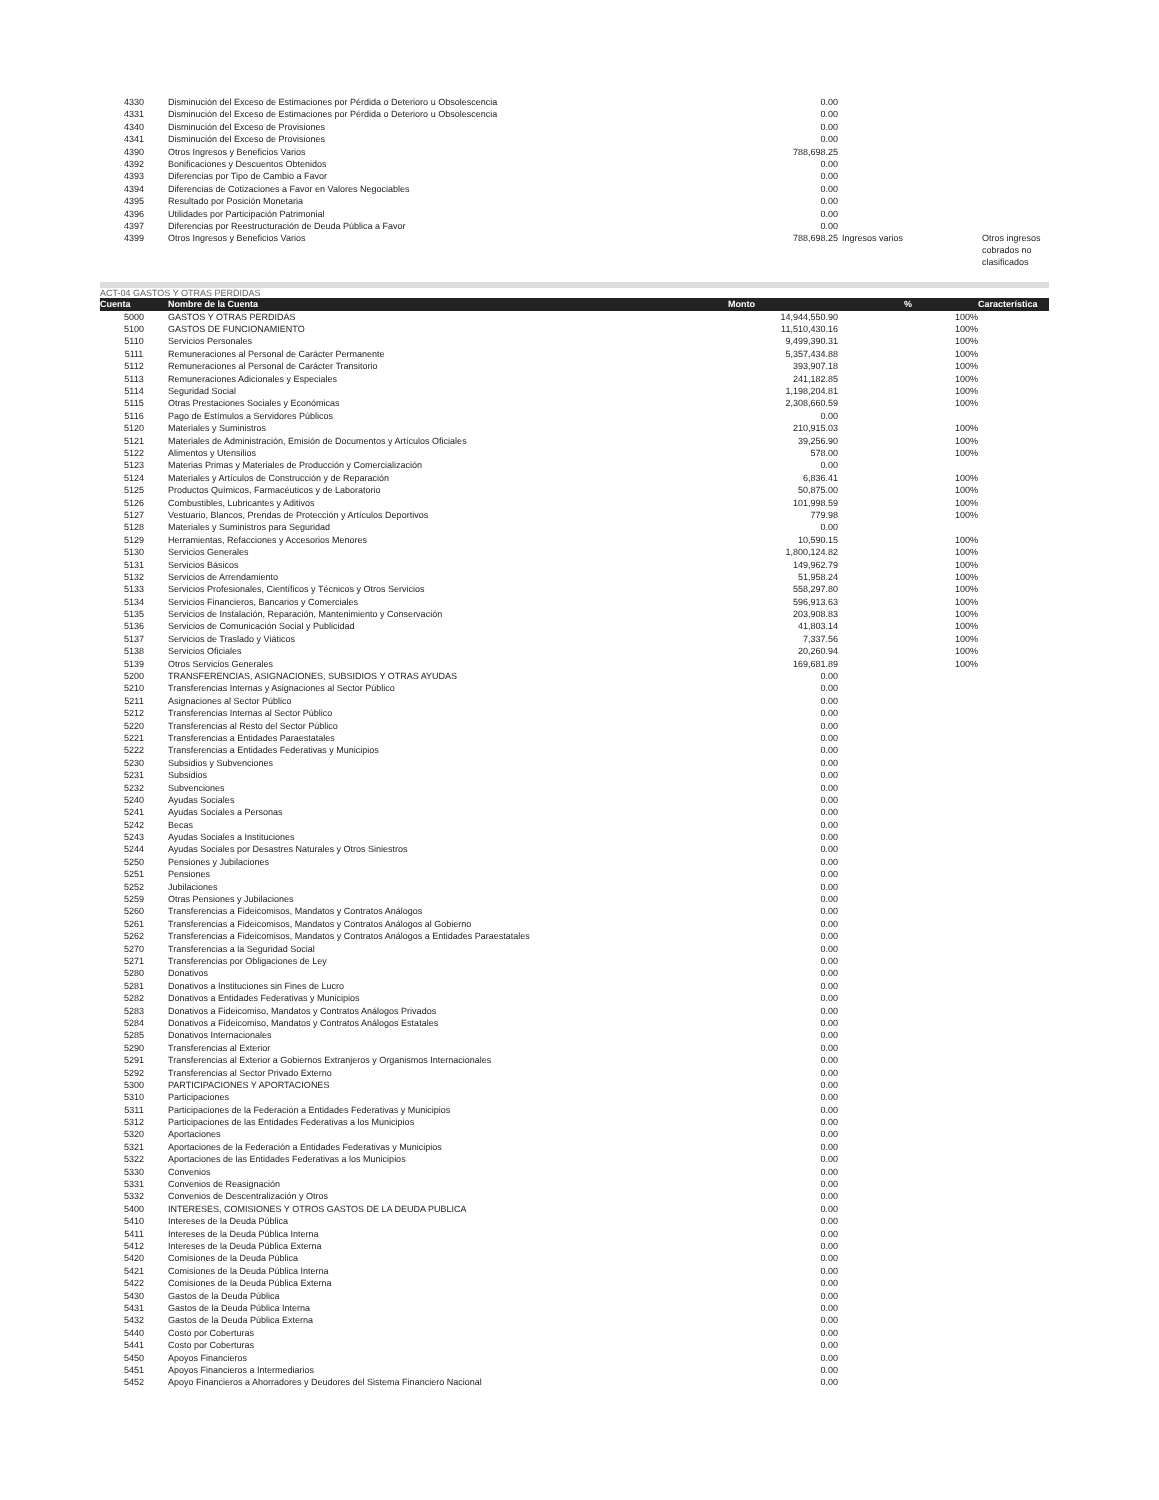| 4330 | Disminución del Exceso de Estimaciones por Pérdida o Deterioro u Obsolescencia | 0.00 | | |
| 4331 | Disminución del Exceso de Estimaciones por Pérdida o Deterioro u Obsolescencia | 0.00 | | |
| 4340 | Disminución del Exceso de Provisiones | 0.00 | | |
| 4341 | Disminución del Exceso de Provisiones | 0.00 | | |
| 4390 | Otros Ingresos y Beneficios Varios | 788,698.25 | | |
| 4392 | Bonificaciones y Descuentos Obtenidos | 0.00 | | |
| 4393 | Diferencias por Tipo de Cambio a Favor | 0.00 | | |
| 4394 | Diferencias de Cotizaciones a Favor en Valores Negociables | 0.00 | | |
| 4395 | Resultado por Posición Monetaria | 0.00 | | |
| 4396 | Utilidades por Participación Patrimonial | 0.00 | | |
| 4397 | Diferencias por Reestructuración de Deuda Pública a Favor | 0.00 | | |
| 4399 | Otros Ingresos y Beneficios Varios | 788,698.25 | Ingresos varios | Otros ingresos cobrados no clasificados |
ACT-04 GASTOS Y OTRAS PERDIDAS
| Cuenta | Nombre de la Cuenta | Monto | % | Característica |
| --- | --- | --- | --- | --- |
| 5000 | GASTOS Y OTRAS PERDIDAS | 14,944,550.90 | 100% | |
| 5100 | GASTOS DE FUNCIONAMIENTO | 11,510,430.16 | 100% | |
| 5110 | Servicios Personales | 9,499,390.31 | 100% | |
| 5111 | Remuneraciones al Personal de Carácter Permanente | 5,357,434.88 | 100% | |
| 5112 | Remuneraciones al Personal de Carácter Transitorio | 393,907.18 | 100% | |
| 5113 | Remuneraciones Adicionales y Especiales | 241,182.85 | 100% | |
| 5114 | Seguridad Social | 1,198,204.81 | 100% | |
| 5115 | Otras Prestaciones Sociales y Económicas | 2,308,660.59 | 100% | |
| 5116 | Pago de Estímulos a Servidores Públicos | 0.00 | | |
| 5120 | Materiales y Suministros | 210,915.03 | 100% | |
| 5121 | Materiales de Administración, Emisión de Documentos y Artículos Oficiales | 39,256.90 | 100% | |
| 5122 | Alimentos y Utensilios | 578.00 | 100% | |
| 5123 | Materias Primas y Materiales de Producción y Comercialización | 0.00 | | |
| 5124 | Materiales y Artículos de Construcción y de Reparación | 6,836.41 | 100% | |
| 5125 | Productos Químicos, Farmacéuticos y de Laboratorio | 50,875.00 | 100% | |
| 5126 | Combustibles, Lubricantes y Aditivos | 101,998.59 | 100% | |
| 5127 | Vestuario, Blancos, Prendas de Protección y Artículos Deportivos | 779.98 | 100% | |
| 5128 | Materiales y Suministros para Seguridad | 0.00 | | |
| 5129 | Herramientas, Refacciones y Accesorios Menores | 10,590.15 | 100% | |
| 5130 | Servicios Generales | 1,800,124.82 | 100% | |
| 5131 | Servicios Básicos | 149,962.79 | 100% | |
| 5132 | Servicios de Arrendamiento | 51,958.24 | 100% | |
| 5133 | Servicios Profesionales, Científicos y Técnicos y Otros Servicios | 558,297.80 | 100% | |
| 5134 | Servicios Financieros, Bancarios y Comerciales | 596,913.63 | 100% | |
| 5135 | Servicios de Instalación, Reparación, Mantenimiento y Conservación | 203,908.83 | 100% | |
| 5136 | Servicios de Comunicación Social y Publicidad | 41,803.14 | 100% | |
| 5137 | Servicios de Traslado y Viáticos | 7,337.56 | 100% | |
| 5138 | Servicios Oficiales | 20,260.94 | 100% | |
| 5139 | Otros Servicios Generales | 169,681.89 | 100% | |
| 5200 | TRANSFERENCIAS, ASIGNACIONES, SUBSIDIOS Y OTRAS AYUDAS | 0.00 | | |
| 5210 | Transferencias Internas y Asignaciones al Sector Público | 0.00 | | |
| 5211 | Asignaciones al Sector Público | 0.00 | | |
| 5212 | Transferencias Internas al Sector Público | 0.00 | | |
| 5220 | Transferencias al Resto del Sector Público | 0.00 | | |
| 5221 | Transferencias a Entidades Paraestatales | 0.00 | | |
| 5222 | Transferencias a Entidades Federativas y Municipios | 0.00 | | |
| 5230 | Subsidios y Subvenciones | 0.00 | | |
| 5231 | Subsidios | 0.00 | | |
| 5232 | Subvenciones | 0.00 | | |
| 5240 | Ayudas Sociales | 0.00 | | |
| 5241 | Ayudas Sociales a Personas | 0.00 | | |
| 5242 | Becas | 0.00 | | |
| 5243 | Ayudas Sociales a Instituciones | 0.00 | | |
| 5244 | Ayudas Sociales por Desastres Naturales y Otros Siniestros | 0.00 | | |
| 5250 | Pensiones y Jubilaciones | 0.00 | | |
| 5251 | Pensiones | 0.00 | | |
| 5252 | Jubilaciones | 0.00 | | |
| 5259 | Otras Pensiones y Jubilaciones | 0.00 | | |
| 5260 | Transferencias a Fideicomisos, Mandatos y Contratos Análogos | 0.00 | | |
| 5261 | Transferencias a Fideicomisos, Mandatos y Contratos Análogos al Gobierno | 0.00 | | |
| 5262 | Transferencias a Fideicomisos, Mandatos y Contratos Análogos a Entidades Paraestatales | 0.00 | | |
| 5270 | Transferencias a la Seguridad Social | 0.00 | | |
| 5271 | Transferencias por Obligaciones de Ley | 0.00 | | |
| 5280 | Donativos | 0.00 | | |
| 5281 | Donativos a Instituciones sin Fines de Lucro | 0.00 | | |
| 5282 | Donativos a Entidades Federativas y Municipios | 0.00 | | |
| 5283 | Donativos a Fideicomiso, Mandatos y Contratos Análogos Privados | 0.00 | | |
| 5284 | Donativos a Fideicomiso, Mandatos y Contratos Análogos Estatales | 0.00 | | |
| 5285 | Donativos Internacionales | 0.00 | | |
| 5290 | Transferencias al Exterior | 0.00 | | |
| 5291 | Transferencias al Exterior a Gobiernos Extranjeros y Organismos Internacionales | 0.00 | | |
| 5292 | Transferencias al Sector Privado Externo | 0.00 | | |
| 5300 | PARTICIPACIONES Y APORTACIONES | 0.00 | | |
| 5310 | Participaciones | 0.00 | | |
| 5311 | Participaciones de la Federación a Entidades Federativas y Municipios | 0.00 | | |
| 5312 | Participaciones de las Entidades Federativas a los Municipios | 0.00 | | |
| 5320 | Aportaciones | 0.00 | | |
| 5321 | Aportaciones de la Federación a Entidades Federativas y Municipios | 0.00 | | |
| 5322 | Aportaciones de las Entidades Federativas a los Municipios | 0.00 | | |
| 5330 | Convenios | 0.00 | | |
| 5331 | Convenios de Reasignación | 0.00 | | |
| 5332 | Convenios de Descentralización y Otros | 0.00 | | |
| 5400 | INTERESES, COMISIONES Y OTROS GASTOS DE LA DEUDA PUBLICA | 0.00 | | |
| 5410 | Intereses de la Deuda Pública | 0.00 | | |
| 5411 | Intereses de la Deuda Pública Interna | 0.00 | | |
| 5412 | Intereses de la Deuda Pública Externa | 0.00 | | |
| 5420 | Comisiones de la Deuda Pública | 0.00 | | |
| 5421 | Comisiones de la Deuda Pública Interna | 0.00 | | |
| 5422 | Comisiones de la Deuda Pública Externa | 0.00 | | |
| 5430 | Gastos de la Deuda Pública | 0.00 | | |
| 5431 | Gastos de la Deuda Pública Interna | 0.00 | | |
| 5432 | Gastos de la Deuda Pública Externa | 0.00 | | |
| 5440 | Costo por Coberturas | 0.00 | | |
| 5441 | Costo por Coberturas | 0.00 | | |
| 5450 | Apoyos Financieros | 0.00 | | |
| 5451 | Apoyos Financieros a Intermediarios | 0.00 | | |
| 5452 | Apoyo Financieros a Ahorradores y Deudores del Sistema Financiero Nacional | 0.00 | | |